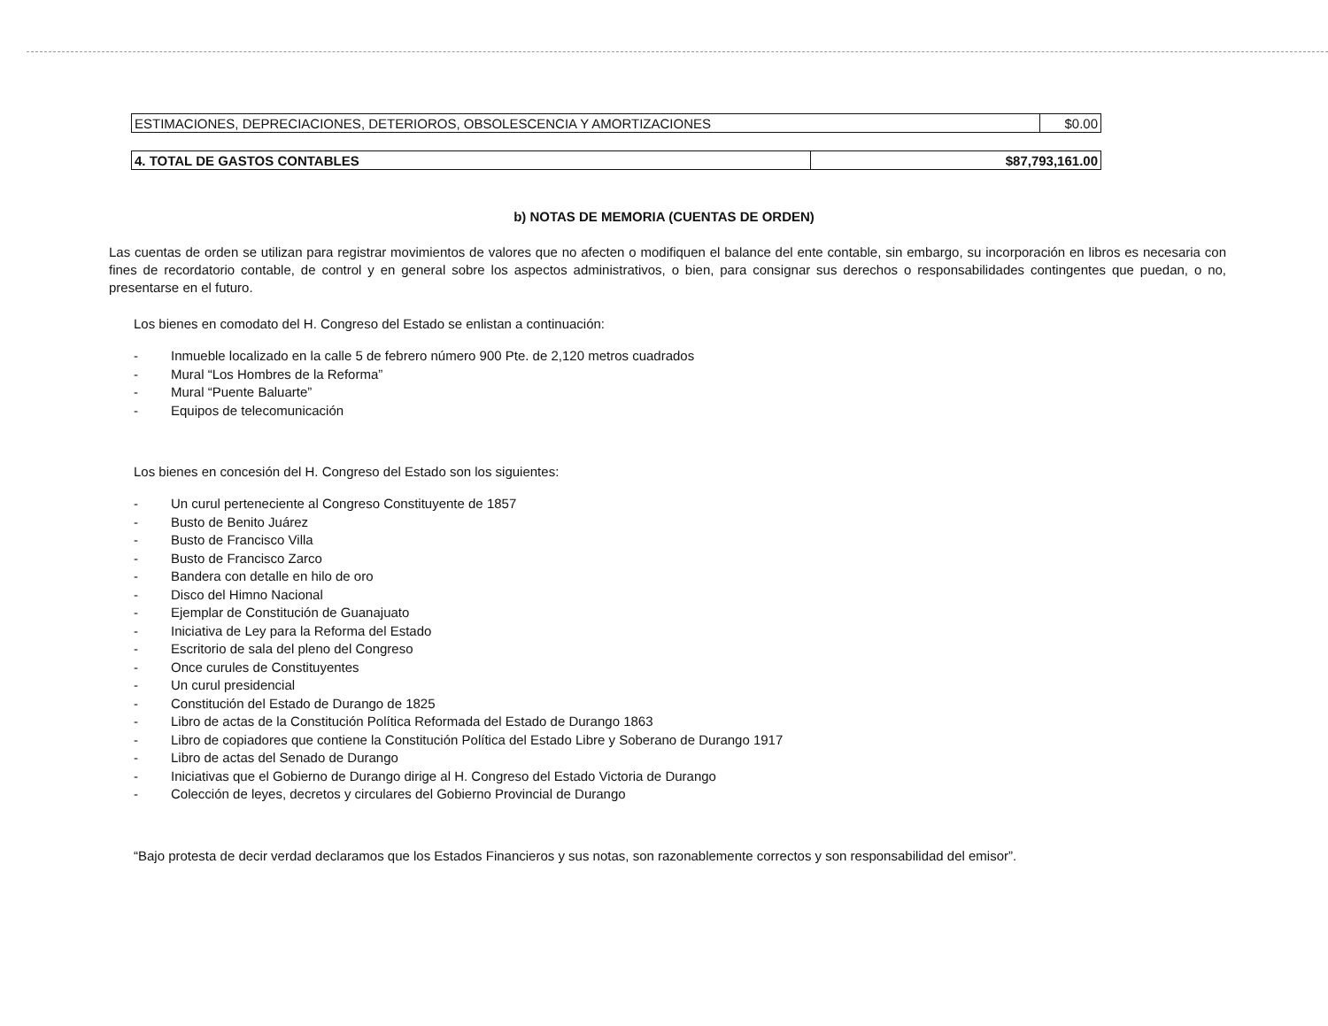| ESTIMACIONES, DEPRECIACIONES, DETERIOROS, OBSOLESCENCIA Y AMORTIZACIONES | $0.00 |
| 4. TOTAL DE GASTOS CONTABLES | $87,793,161.00 |
b) NOTAS DE MEMORIA (CUENTAS DE ORDEN)
Las cuentas de orden se utilizan para registrar movimientos de valores que no afecten o modifiquen el balance del ente contable, sin embargo, su incorporación en libros es necesaria con fines de recordatorio contable, de control y en general sobre los aspectos administrativos, o bien, para consignar sus derechos o responsabilidades contingentes que puedan, o no, presentarse en el futuro.
Los bienes en comodato del H. Congreso del Estado se enlistan a continuación:
- Inmueble localizado en la calle 5 de febrero número 900 Pte. de 2,120 metros cuadrados
- Mural “Los Hombres de la Reforma”
- Mural “Puente Baluarte”
- Equipos de telecomunicación
Los bienes en concesión del H. Congreso del Estado son los siguientes:
- Un curul perteneciente al Congreso Constituyente de 1857
- Busto de Benito Juárez
- Busto de Francisco Villa
- Busto de Francisco Zarco
- Bandera con detalle en hilo de oro
- Disco del Himno Nacional
- Ejemplar de Constitución de Guanajuato
- Iniciativa de Ley para la Reforma del Estado
- Escritorio de sala del pleno del Congreso
- Once curules de Constituyentes
- Un curul presidencial
- Constitución del Estado de Durango de 1825
- Libro de actas de la Constitución Política Reformada del Estado de Durango 1863
- Libro de copiadores que contiene la Constitución Política del Estado Libre y Soberano de Durango 1917
- Libro de actas del Senado de Durango
- Iniciativas que el Gobierno de Durango dirige al H. Congreso del Estado Victoria de Durango
- Colección de leyes, decretos y circulares del Gobierno Provincial de Durango
“Bajo protesta de decir verdad declaramos que los Estados Financieros y sus notas, son razonablemente correctos y son responsabilidad del emisor”.